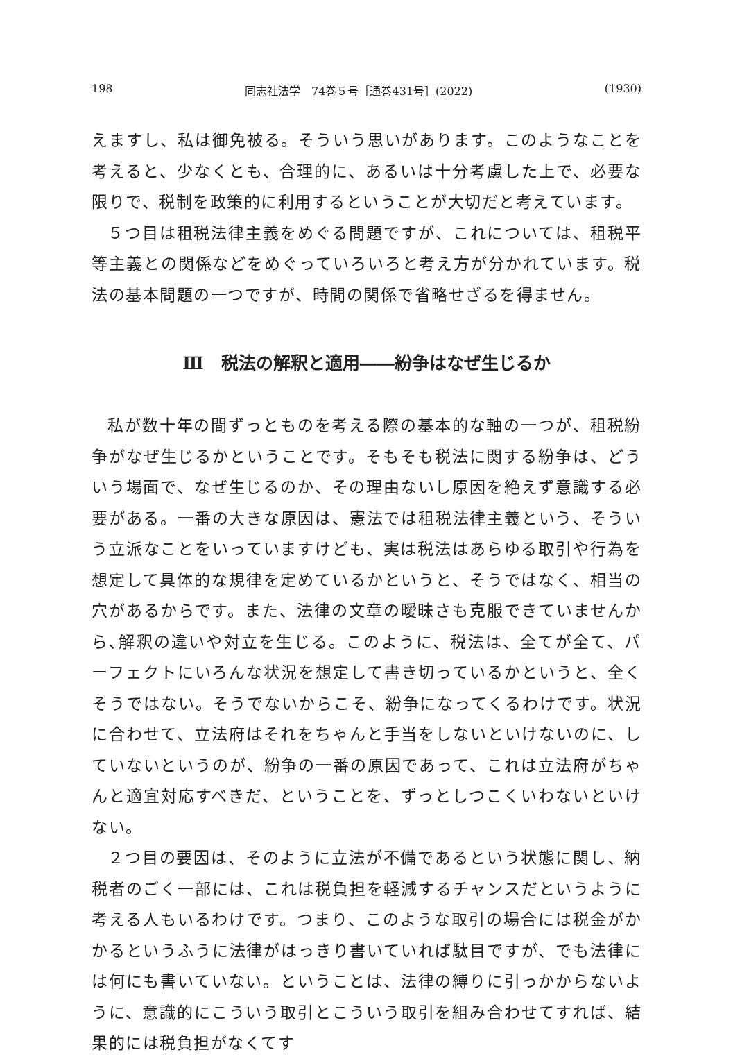198 同志社法学　74巻５号［通巻431号］(2022) (1930)
えますし、私は御免被る。そういう思いがあります。このようなことを考えると、少なくとも、合理的に、あるいは十分考慮した上で、必要な限りで、税制を政策的に利用するということが大切だと考えています。
５つ目は租税法律主義をめぐる問題ですが、これについては、租税平等主義との関係などをめぐっていろいろと考え方が分かれています。税法の基本問題の一つですが、時間の関係で省略せざるを得ません。
Ⅲ　税法の解釈と適用――紛争はなぜ生じるか
私が数十年の間ずっとものを考える際の基本的な軸の一つが、租税紛争がなぜ生じるかということです。そもそも税法に関する紛争は、どういう場面で、なぜ生じるのか、その理由ないし原因を絶えず意識する必要がある。一番の大きな原因は、憲法では租税法律主義という、そういう立派なことをいっていますけども、実は税法はあらゆる取引や行為を想定して具体的な規律を定めているかというと、そうではなく、相当の穴があるからです。また、法律の文章の曖昧さも克服できていませんから､解釈の違いや対立を生じる。このように、税法は、全てが全て、パーフェクトにいろんな状況を想定して書き切っているかというと、全くそうではない。そうでないからこそ、紛争になってくるわけです。状況に合わせて、立法府はそれをちゃんと手当をしないといけないのに、していないというのが、紛争の一番の原因であって、これは立法府がちゃんと適宜対応すべきだ、ということを、ずっとしつこくいわないといけない。
２つ目の要因は、そのように立法が不備であるという状態に関し、納税者のごく一部には、これは税負担を軽減するチャンスだというように考える人もいるわけです。つまり、このような取引の場合には税金がかかるというふうに法律がはっきり書いていれば駄目ですが、でも法律には何にも書いていない。ということは、法律の縛りに引っかからないように、意識的にこういう取引とこういう取引を組み合わせてすれば、結果的には税負担がなくてす